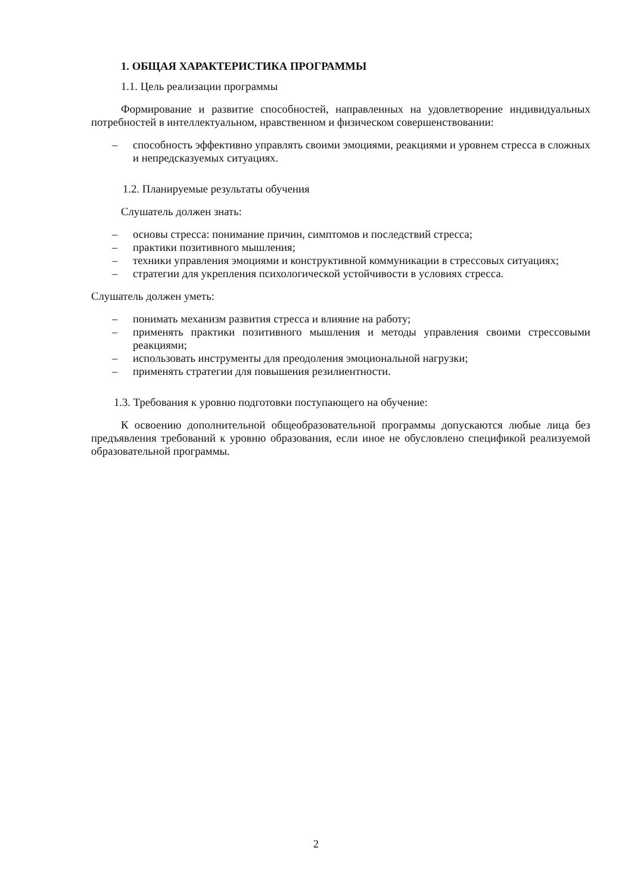1. ОБЩАЯ ХАРАКТЕРИСТИКА ПРОГРАММЫ
1.1. Цель реализации программы
Формирование и развитие способностей, направленных на удовлетворение индивидуальных потребностей в интеллектуальном, нравственном и физическом совершенствовании:
– способность эффективно управлять своими эмоциями, реакциями и уровнем стресса в сложных и непредсказуемых ситуациях.
1.2. Планируемые результаты обучения
Слушатель должен знать:
– основы стресса: понимание причин, симптомов и последствий стресса;
– практики позитивного мышления;
– техники управления эмоциями и конструктивной коммуникации в стрессовых ситуациях;
– стратегии для укрепления психологической устойчивости в условиях стресса.
Слушатель должен уметь:
– понимать механизм развития стресса и влияние на работу;
– применять практики позитивного мышления и методы управления своими стрессовыми реакциями;
– использовать инструменты для преодоления эмоциональной нагрузки;
– применять стратегии для повышения резилиентности.
1.3. Требования к уровню подготовки поступающего на обучение:
К освоению дополнительной общеобразовательной программы допускаются любые лица без предъявления требований к уровню образования, если иное не обусловлено спецификой реализуемой образовательной программы.
2